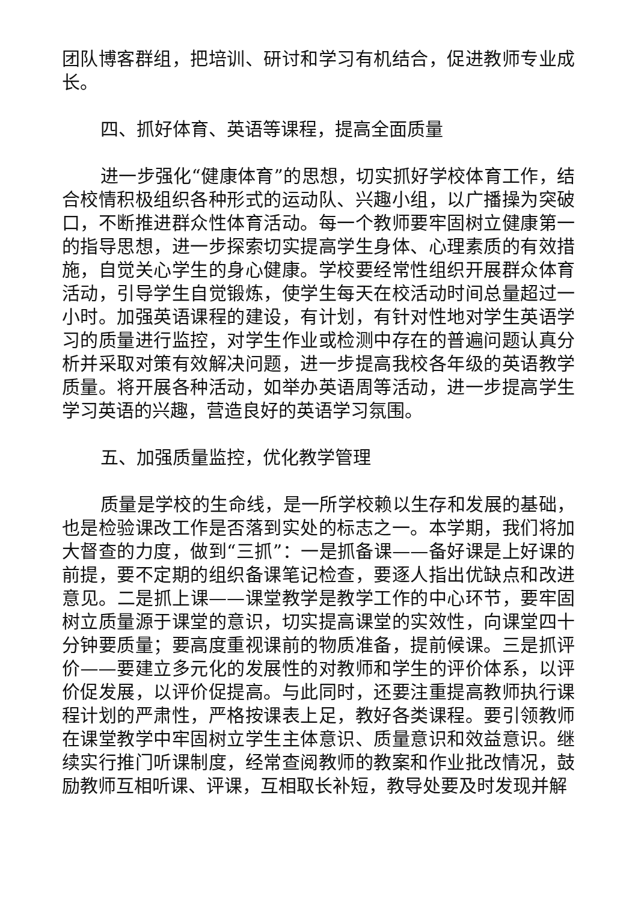团队博客群组，把培训、研讨和学习有机结合，促进教师专业成长。
四、抓好体育、英语等课程，提高全面质量
进一步强化“健康体育”的思想，切实抓好学校体育工作，结合校情积极组织各种形式的运动队、兴趣小组，以广播操为突破口，不断推进群众性体育活动。每一个教师要牢固树立健康第一的指导思想，进一步探索切实提高学生身体、心理素质的有效措施，自觉关心学生的身心健康。学校要经常性组织开展群众体育活动，引导学生自觉锻炼，使学生每天在校活动时间总量超过一小时。加强英语课程的建设，有计划，有针对性地对学生英语学习的质量进行监控，对学生作业或检测中存在的普遍问题认真分析并采取对策有效解决问题，进一步提高我校各年级的英语教学质量。将开展各种活动，如举办英语周等活动，进一步提高学生学习英语的兴趣，营造良好的英语学习氛围。
五、加强质量监控，优化教学管理
质量是学校的生命线，是一所学校赖以生存和发展的基础，也是检验课改工作是否落到实处的标志之一。本学期，我们将加大督查的力度，做到“三抓”：一是抓备课——备好课是上好课的前提，要不定期的组织备课笔记检查，要逐人指出优缺点和改进意见。二是抓上课——课堂教学是教学工作的中心环节，要牢固树立质量源于课堂的意识，切实提高课堂的实效性，向课堂四十分钟要质量；要高度重视课前的物质准备，提前候课。三是抓评价——要建立多元化的发展性的对教师和学生的评价体系，以评价促发展，以评价促提高。与此同时，还要注重提高教师执行课程计划的严肃性，严格按课表上足，教好各类课程。要引领教师在课堂教学中牢固树立学生主体意识、质量意识和效益意识。继续实行推门听课制度，经常查阅教师的教案和作业批改情况，鼓励教师互相听课、评课，互相取长补短，教导处要及时发现并解